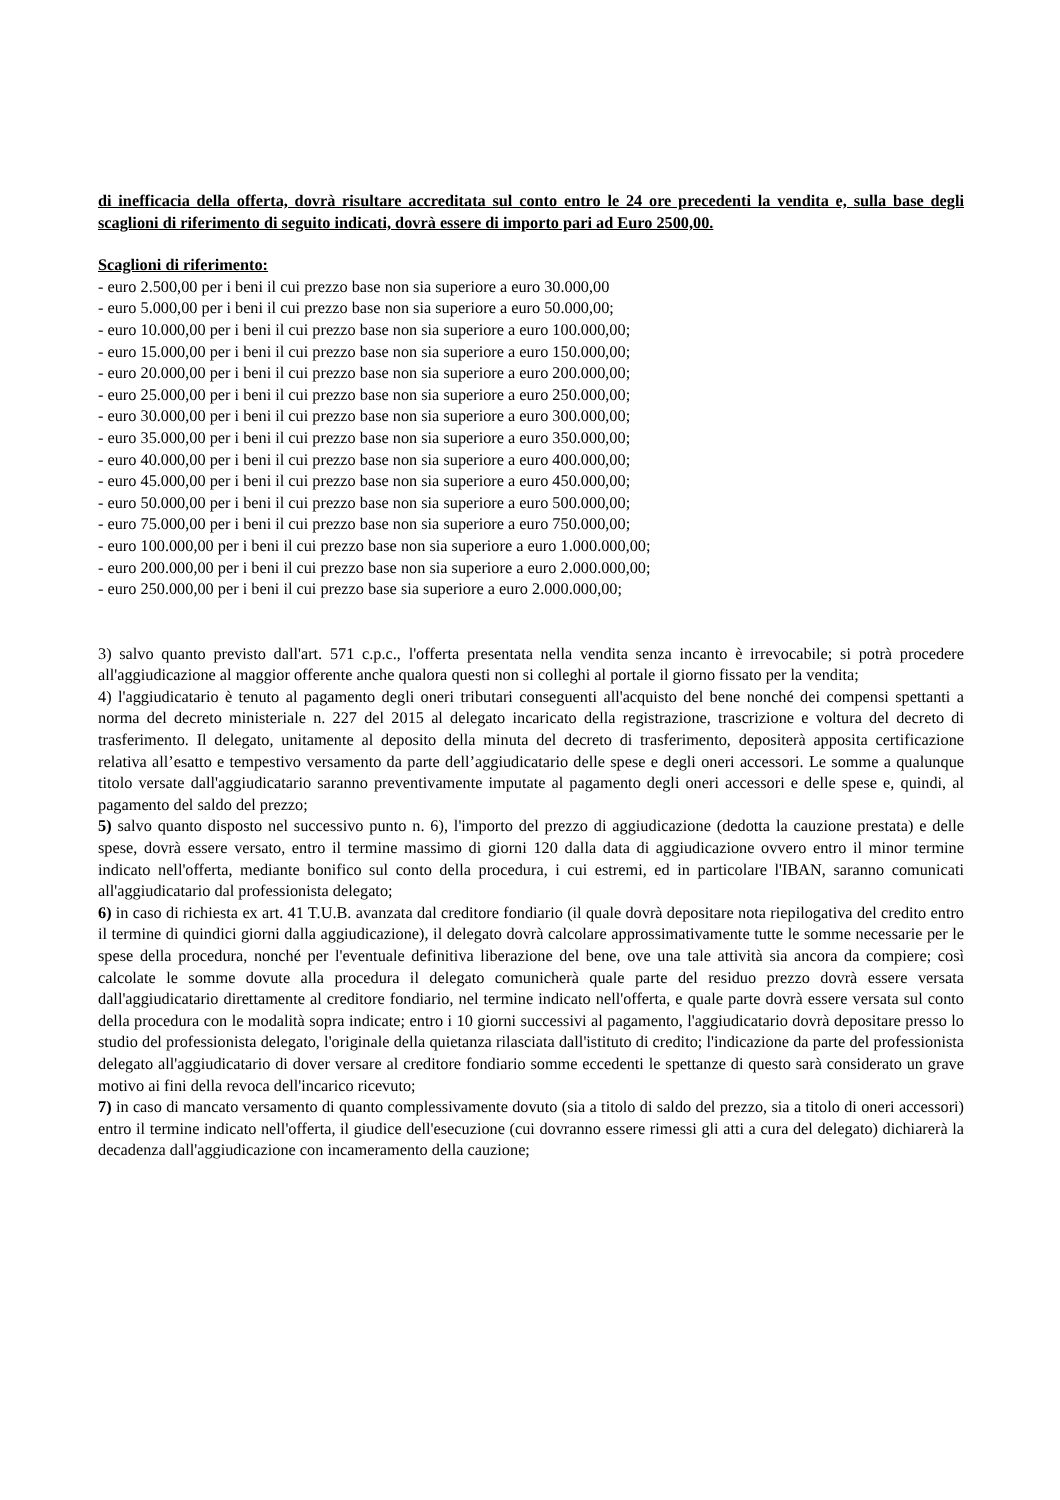di inefficacia della offerta, dovrà risultare accreditata sul conto entro le 24 ore precedenti la vendita e, sulla base degli scaglioni di riferimento di seguito indicati, dovrà essere di importo pari ad Euro 2500,00.
Scaglioni di riferimento:
- euro 2.500,00 per i beni il cui prezzo base non sia superiore a euro 30.000,00
- euro 5.000,00 per i beni il cui prezzo base non sia superiore a euro 50.000,00;
- euro 10.000,00 per i beni il cui prezzo base non sia superiore a euro 100.000,00;
- euro 15.000,00 per i beni il cui prezzo base non sia superiore a euro 150.000,00;
- euro 20.000,00 per i beni il cui prezzo base non sia superiore a euro 200.000,00;
- euro 25.000,00 per i beni il cui prezzo base non sia superiore a euro 250.000,00;
- euro 30.000,00 per i beni il cui prezzo base non sia superiore a euro 300.000,00;
- euro 35.000,00 per i beni il cui prezzo base non sia superiore a euro 350.000,00;
- euro 40.000,00 per i beni il cui prezzo base non sia superiore a euro 400.000,00;
- euro 45.000,00 per i beni il cui prezzo base non sia superiore a euro 450.000,00;
- euro 50.000,00 per i beni il cui prezzo base non sia superiore a euro 500.000,00;
- euro 75.000,00 per i beni il cui prezzo base non sia superiore a euro 750.000,00;
- euro 100.000,00 per i beni il cui prezzo base non sia superiore a euro 1.000.000,00;
- euro 200.000,00 per i beni il cui prezzo base non sia superiore a euro 2.000.000,00;
- euro 250.000,00 per i beni il cui prezzo base sia superiore a euro 2.000.000,00;
3) salvo quanto previsto dall'art. 571 c.p.c., l'offerta presentata nella vendita senza incanto è irrevocabile; si potrà procedere all'aggiudicazione al maggior offerente anche qualora questi non si colleghi al portale il giorno fissato per la vendita;
4) l'aggiudicatario è tenuto al pagamento degli oneri tributari conseguenti all'acquisto del bene nonché dei compensi spettanti a norma del decreto ministeriale n. 227 del 2015 al delegato incaricato della registrazione, trascrizione e voltura del decreto di trasferimento. Il delegato, unitamente al deposito della minuta del decreto di trasferimento, depositerà apposita certificazione relativa all’esatto e tempestivo versamento da parte dell’aggiudicatario delle spese e degli oneri accessori. Le somme a qualunque titolo versate dall'aggiudicatario saranno preventivamente imputate al pagamento degli oneri accessori e delle spese e, quindi, al pagamento del saldo del prezzo;
5) salvo quanto disposto nel successivo punto n. 6), l'importo del prezzo di aggiudicazione (dedotta la cauzione prestata) e delle spese, dovrà essere versato, entro il termine massimo di giorni 120 dalla data di aggiudicazione ovvero entro il minor termine indicato nell'offerta, mediante bonifico sul conto della procedura, i cui estremi, ed in particolare l'IBAN, saranno comunicati all'aggiudicatario dal professionista delegato;
6) in caso di richiesta ex art. 41 T.U.B. avanzata dal creditore fondiario (il quale dovrà depositare nota riepilogativa del credito entro il termine di quindici giorni dalla aggiudicazione), il delegato dovrà calcolare approssimativamente tutte le somme necessarie per le spese della procedura, nonché per l'eventuale definitiva liberazione del bene, ove una tale attività sia ancora da compiere; così calcolate le somme dovute alla procedura il delegato comunicherà quale parte del residuo prezzo dovrà essere versata dall'aggiudicatario direttamente al creditore fondiario, nel termine indicato nell'offerta, e quale parte dovrà essere versata sul conto della procedura con le modalità sopra indicate; entro i 10 giorni successivi al pagamento, l'aggiudicatario dovrà depositare presso lo studio del professionista delegato, l'originale della quietanza rilasciata dall'istituto di credito; l'indicazione da parte del professionista delegato all'aggiudicatario di dover versare al creditore fondiario somme eccedenti le spettanze di questo sarà considerato un grave motivo ai fini della revoca dell'incarico ricevuto;
7) in caso di mancato versamento di quanto complessivamente dovuto (sia a titolo di saldo del prezzo, sia a titolo di oneri accessori) entro il termine indicato nell'offerta, il giudice dell'esecuzione (cui dovranno essere rimessi gli atti a cura del delegato) dichiarerà la decadenza dall'aggiudicazione con incameramento della cauzione;